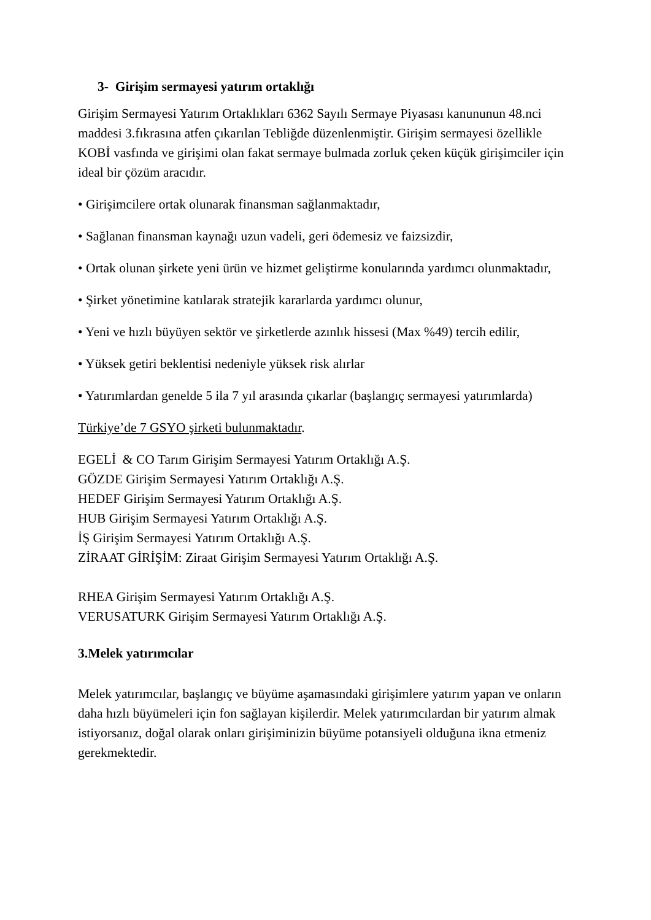3- Girişim sermayesi yatırım ortaklığı
Girişim Sermayesi Yatırım Ortaklıkları 6362 Sayılı Sermaye Piyasası kanununun 48.nci maddesi 3.fıkrasına atfen çıkarılan Tebliğde düzenlenmiştir. Girişim sermayesi özellikle KOBİ vasfında ve girişimi olan fakat sermaye bulmada zorluk çeken küçük girişimciler için ideal bir çözüm aracıdır.
• Girişimcilere ortak olunarak finansman sağlanmaktadır,
• Sağlanan finansman kaynağı uzun vadeli, geri ödemesiz ve faizsizdir,
• Ortak olunan şirkete yeni ürün ve hizmet geliştirme konularında yardımcı olunmaktadır,
• Şirket yönetimine katılarak stratejik kararlarda yardımcı olunur,
• Yeni ve hızlı büyüyen sektör ve şirketlerde azınlık hissesi (Max %49) tercih edilir,
• Yüksek getiri beklentisi nedeniyle yüksek risk alırlar
• Yatırımlardan genelde 5 ila 7 yıl arasında çıkarlar (başlangıç sermayesi yatırımlarda)
Türkiye’de 7 GSYO şirketi bulunmaktadır.
EGELİ & CO Tarım Girişim Sermayesi Yatırım Ortaklığı A.Ş.
GÖZDE Girişim Sermayesi Yatırım Ortaklığı A.Ş.
HEDEF Girişim Sermayesi Yatırım Ortaklığı A.Ş.
HUB Girişim Sermayesi Yatırım Ortaklığı A.Ş.
İŞ Girişim Sermayesi Yatırım Ortaklığı A.Ş.
ZİRAAT GİRİŞİM: Ziraat Girişim Sermayesi Yatırım Ortaklığı A.Ş.
RHEA Girişim Sermayesi Yatırım Ortaklığı A.Ş.
VERUSATURK Girişim Sermayesi Yatırım Ortaklığı A.Ş.
3.Melek yatırımcılar
Melek yatırımcılar, başlangıç ve büyüme aşamasındaki girişimlere yatırım yapan ve onların daha hızlı büyümeleri için fon sağlayan kişilerdir. Melek yatırımcılardan bir yatırım almak istiyorsanız, doğal olarak onları girişiminizin büyüme potansiyeli olduğuna ikna etmeniz gerekmektedir.